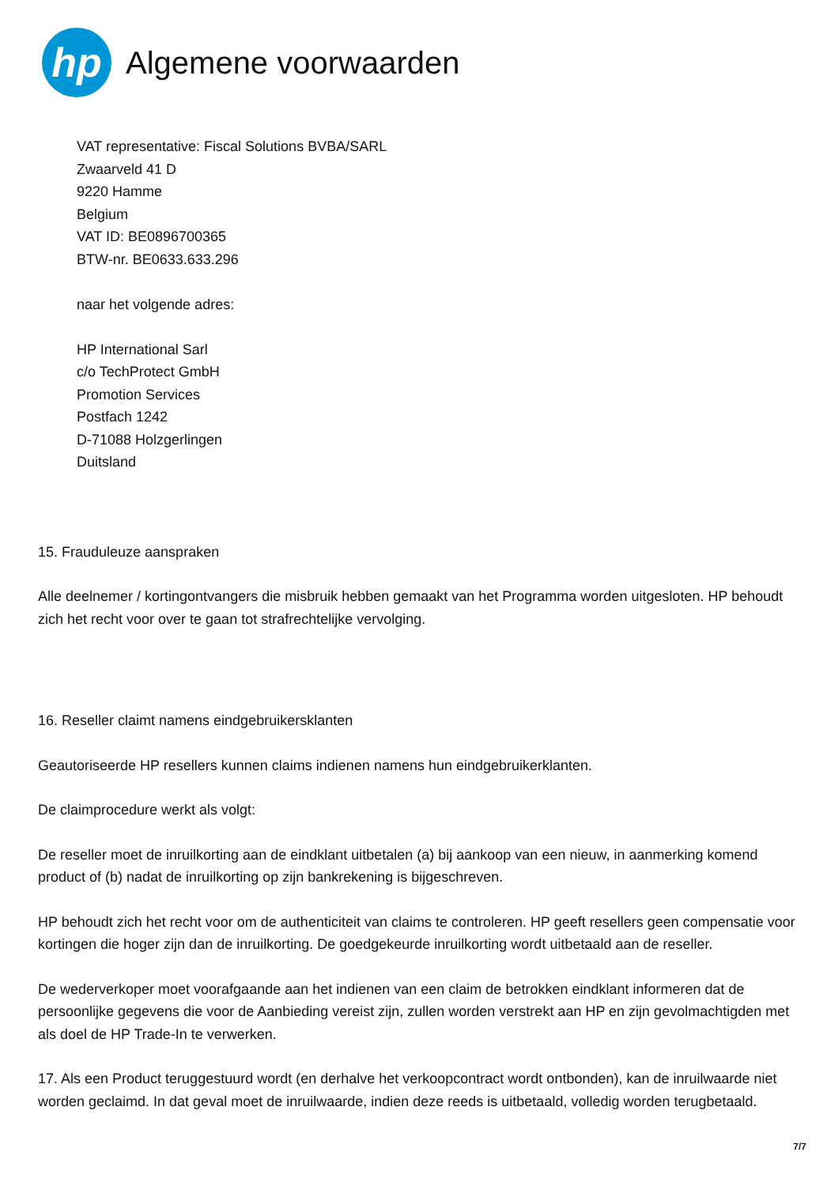hp
Algemene voorwaarden
VAT representative: Fiscal Solutions BVBA/SARL
Zwaarveld 41 D
9220 Hamme
Belgium
VAT ID: BE0896700365
BTW-nr. BE0633.633.296
naar het volgende adres:
HP International Sarl
c/o TechProtect GmbH
Promotion Services
Postfach 1242
D-71088 Holzgerlingen
Duitsland
15. Frauduleuze aanspraken
Alle deelnemer / kortingontvangers die misbruik hebben gemaakt van het Programma worden uitgesloten. HP behoudt zich het recht voor over te gaan tot strafrechtelijke vervolging.
16. Reseller claimt namens eindgebruikersklanten
Geautoriseerde HP resellers kunnen claims indienen namens hun eindgebruikerklanten.
De claimprocedure werkt als volgt:
De reseller moet de inruilkorting aan de eindklant uitbetalen (a) bij aankoop van een nieuw, in aanmerking komend product of (b) nadat de inruilkorting op zijn bankrekening is bijgeschreven.
HP behoudt zich het recht voor om de authenticiteit van claims te controleren. HP geeft resellers geen compensatie voor kortingen die hoger zijn dan de inruilkorting. De goedgekeurde inruilkorting wordt uitbetaald aan de reseller.
De wederverkoper moet voorafgaande aan het indienen van een claim de betrokken eindklant informeren dat de persoonlijke gegevens die voor de Aanbieding vereist zijn, zullen worden verstrekt aan HP en zijn gevolmachtigden met als doel de HP Trade-In te verwerken.
17. Als een Product teruggestuurd wordt (en derhalve het verkoopcontract wordt ontbonden), kan de inruilwaarde niet worden geclaimd. In dat geval moet de inruilwaarde, indien deze reeds is uitbetaald, volledig worden terugbetaald.
7/7